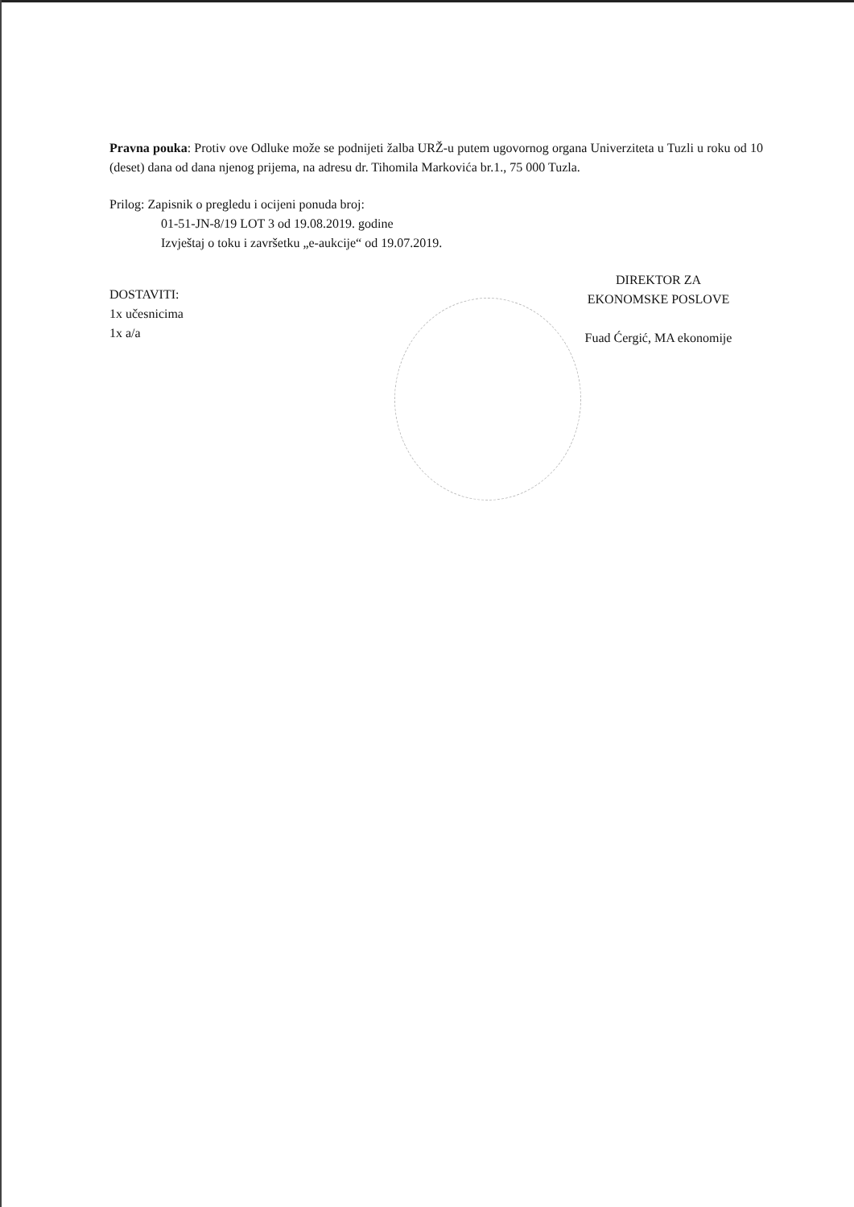Pravna pouka: Protiv ove Odluke može se podnijeti žalba URŽ-u putem ugovornog organa Univerziteta u Tuzli u roku od 10 (deset) dana od dana njenog prijema, na adresu dr. Tihomila Markovića br.1., 75 000 Tuzla.
Prilog: Zapisnik o pregledu i ocijeni ponuda broj:
01-51-JN-8/19 LOT 3 od 19.08.2019. godine
Izvještaj o toku i završetku „e-aukcije“ od 19.07.2019.
DOSTAVITI:
1x učesnicima
1x a/a
DIREKTOR ZA
EKONOMSKE POSLOVE
Fuad Ćergić, MA ekonomije